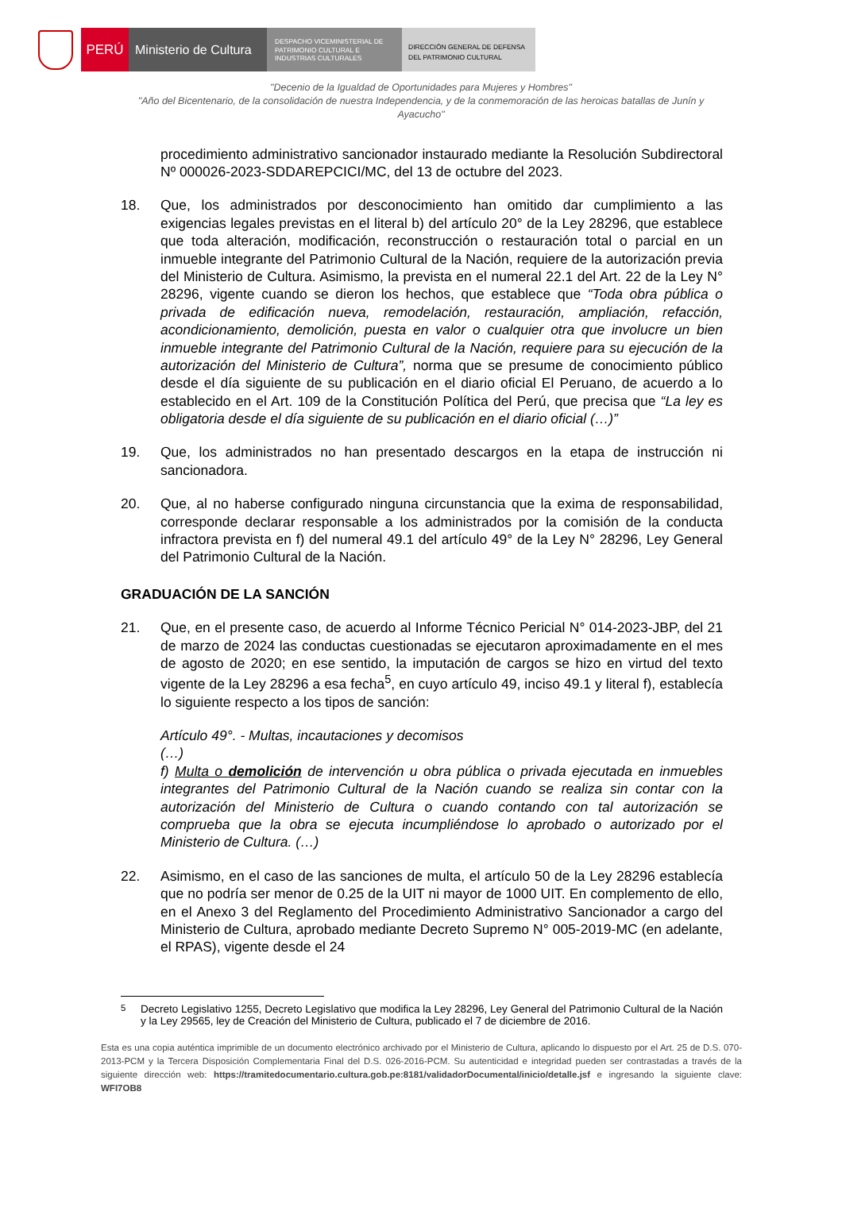PERÚ Ministerio de Cultura
DESPACHO VICEMINISTERIAL DE
PATRIMONIO CULTURAL E
INDUSTRIAS CULTURALES
DIRECCIÓN GENERAL DE DEFENSA
DEL PATRIMONIO CULTURAL
"Decenio de la Igualdad de Oportunidades para Mujeres y Hombres"
"Año del Bicentenario, de la consolidación de nuestra Independencia, y de la conmemoración de las heroicas batallas de Junín y Ayacucho"
procedimiento administrativo sancionador instaurado mediante la Resolución Subdirectoral Nº 000026-2023-SDDAREPCICI/MC, del 13 de octubre del 2023.
18. Que, los administrados por desconocimiento han omitido dar cumplimiento a las exigencias legales previstas en el literal b) del artículo 20° de la Ley 28296, que establece que toda alteración, modificación, reconstrucción o restauración total o parcial en un inmueble integrante del Patrimonio Cultural de la Nación, requiere de la autorización previa del Ministerio de Cultura. Asimismo, la prevista en el numeral 22.1 del Art. 22 de la Ley N° 28296, vigente cuando se dieron los hechos, que establece que “Toda obra pública o privada de edificación nueva, remodelación, restauración, ampliación, refacción, acondicionamiento, demolición, puesta en valor o cualquier otra que involucre un bien inmueble integrante del Patrimonio Cultural de la Nación, requiere para su ejecución de la autorización del Ministerio de Cultura”, norma que se presume de conocimiento público desde el día siguiente de su publicación en el diario oficial El Peruano, de acuerdo a lo establecido en el Art. 109 de la Constitución Política del Perú, que precisa que “La ley es obligatoria desde el día siguiente de su publicación en el diario oficial (…)”
19. Que, los administrados no han presentado descargos en la etapa de instrucción ni sancionadora.
20. Que, al no haberse configurado ninguna circunstancia que la exima de responsabilidad, corresponde declarar responsable a los administrados por la comisión de la conducta infractora prevista en f) del numeral 49.1 del artículo 49° de la Ley N° 28296, Ley General del Patrimonio Cultural de la Nación.
GRADUACIÓN DE LA SANCIÓN
21. Que, en el presente caso, de acuerdo al Informe Técnico Pericial N° 014-2023-JBP, del 21 de marzo de 2024 las conductas cuestionadas se ejecutaron aproximadamente en el mes de agosto de 2020; en ese sentido, la imputación de cargos se hizo en virtud del texto vigente de la Ley 28296 a esa fecha<sup>5</sup>, en cuyo artículo 49, inciso 49.1 y literal f), establecía lo siguiente respecto a los tipos de sanción:
Artículo 49°. - Multas, incautaciones y decomisos
(…)
f) Multa o demolición de intervención u obra pública o privada ejecutada en inmuebles integrantes del Patrimonio Cultural de la Nación cuando se realiza sin contar con la autorización del Ministerio de Cultura o cuando contando con tal autorización se comprueba que la obra se ejecuta incumpliéndose lo aprobado o autorizado por el Ministerio de Cultura. (…)
22. Asimismo, en el caso de las sanciones de multa, el artículo 50 de la Ley 28296 establecía que no podría ser menor de 0.25 de la UIT ni mayor de 1000 UIT. En complemento de ello, en el Anexo 3 del Reglamento del Procedimiento Administrativo Sancionador a cargo del Ministerio de Cultura, aprobado mediante Decreto Supremo N° 005-2019-MC (en adelante, el RPAS), vigente desde el 24
<sup>5</sup> Decreto Legislativo 1255, Decreto Legislativo que modifica la Ley 28296, Ley General del Patrimonio Cultural de la Nación y la Ley 29565, ley de Creación del Ministerio de Cultura, publicado el 7 de diciembre de 2016.
Esta es una copia auténtica imprimible de un documento electrónico archivado por el Ministerio de Cultura, aplicando lo dispuesto por el Art. 25 de D.S. 070-2013-PCM y la Tercera Disposición Complementaria Final del D.S. 026-2016-PCM. Su autenticidad e integridad pueden ser contrastadas a través de la siguiente dirección web: https://tramitedocumentario.cultura.gob.pe:8181/validadorDocumental/inicio/detalle.jsf e ingresando la siguiente clave: WFI7OB8